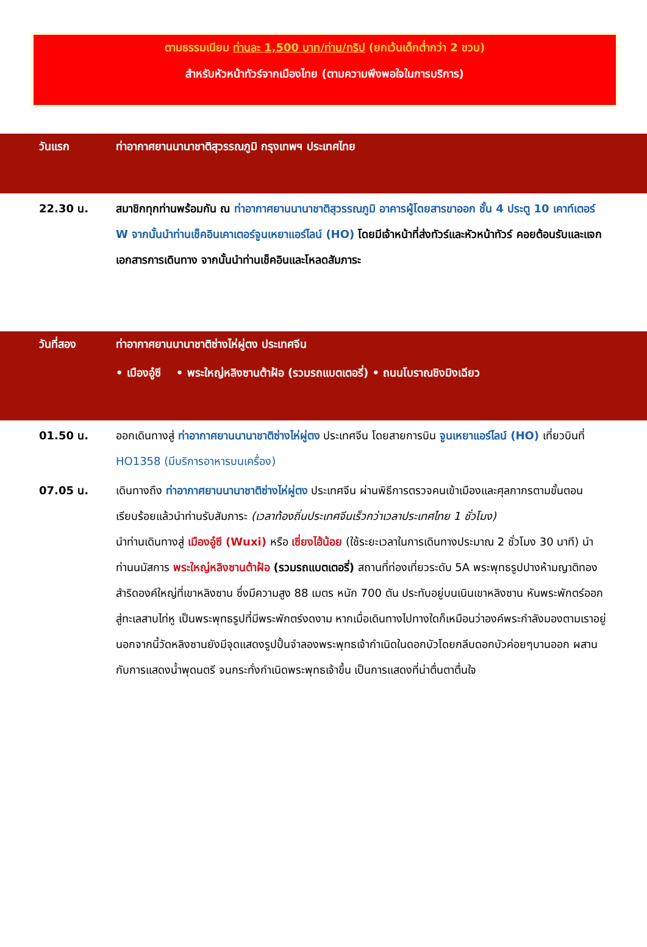ตามธรรมเนียม ท่านละ 1,500 บาท/ท่าน/ทริป (ยกเว้นเด็กต่ำกว่า 2 ขวบ)
สำหรับหัวหน้าทัวร์จากเมืองไทย (ตามความพึงพอใจในการบริการ)
วันแรก ท่าอากาศยานนานาชาติสุวรรณภูมิ กรุงเทพฯ ประเทศไทย
22.30 น. สมาชิกทุกท่านพร้อมกัน ณ ท่าอากาศยานนานาชาติสุวรรณภูมิ อาคารผู้โดยสารขาออก ชั้น 4 ประตู 10 เคาท์เตอร์ W จากนั้นนำท่านเช็คอินเคาเตอร์จูนเหยาแอร์ไลน์ (HO) โดยมีเจ้าหน้าที่ส่งทัวร์และหัวหน้าทัวร์ คอยต้อนรับและแจกเอกสารการเดินทาง จากนั้นนำท่านเช็คอินและโหลดสัมภาระ
วันที่สอง ท่าอากาศยานนานาชาติซ่างไห่ผู่ตง ประเทศจีน
• เมืองอู๋ซี • พระใหญ่หลิงซานต้าฝ้อ (รวมรถแบตเตอรี่) • ถนนโบราณชิงมิงเฉียว
01.50 น. ออกเดินทางสู่ ท่าอากาศยานนานาชาติซ่างไห่ผู่ตง ประเทศจีน โดยสายการบิน จูนเหยาแอร์ไลน์ (HO) เที่ยวบินที่ HO1358 (มีบริการอาหารบนเครื่อง)
07.05 น. เดินทางถึง ท่าอากาศยานนานาชาติซ่างไห่ผู่ตง ประเทศจีน ผ่านพิธีการตรวจคนเข้าเมืองและศุลกากรตามขั้นตอนเรียบร้อยแล้วนำท่านรับสัมภาระ (เวลาท้องถิ่นประเทศจีนเร็วกว่าเวลาประเทศไทย 1 ชั่วโมง)
นำท่านเดินทางสู่ เมืองอู๋ซี (Wuxi) หรือ เซี่ยงไฮ้น้อย (ใช้ระยะเวลาในการเดินทางประมาณ 2 ชั่วโมง 30 นาที) นำท่านนมัสการ พระใหญ่หลิงซานต้าฝ้อ (รวมรถแบตเตอรี่) สถานที่ท่องเที่ยวระดับ 5A พระพุทธรูปปางห้ามญาติทองสำริดองค์ใหญ่ที่เขาหลิงซาน ซึ่งมีความสูง 88 เมตร หนัก 700 ตัน ประทับอยู่บนเนินเขาหลิงซาน หันพระพักตร์ออกสู่ทะเลสาบไท่หู เป็นพระพุทธรูปที่มีพระพักตร์งดงาม หากเมื่อเดินทางไปทางใดก็เหมือนว่าองค์พระกำลังมองตามเราอยู่ นอกจากนี้วัดหลิงซานยังมีจุดแสดงรูปปั้นจำลองพระพุทธเจ้ากำเนิดในดอกบัวโดยกลีบดอกบัวค่อยๆบานออก ผสานกับการแสดงน้ำพุดนตรี จนกระทั่งกำเนิดพระพุทธเจ้าขึ้น เป็นการแสดงที่น่าตื่นตาตื่นใจ